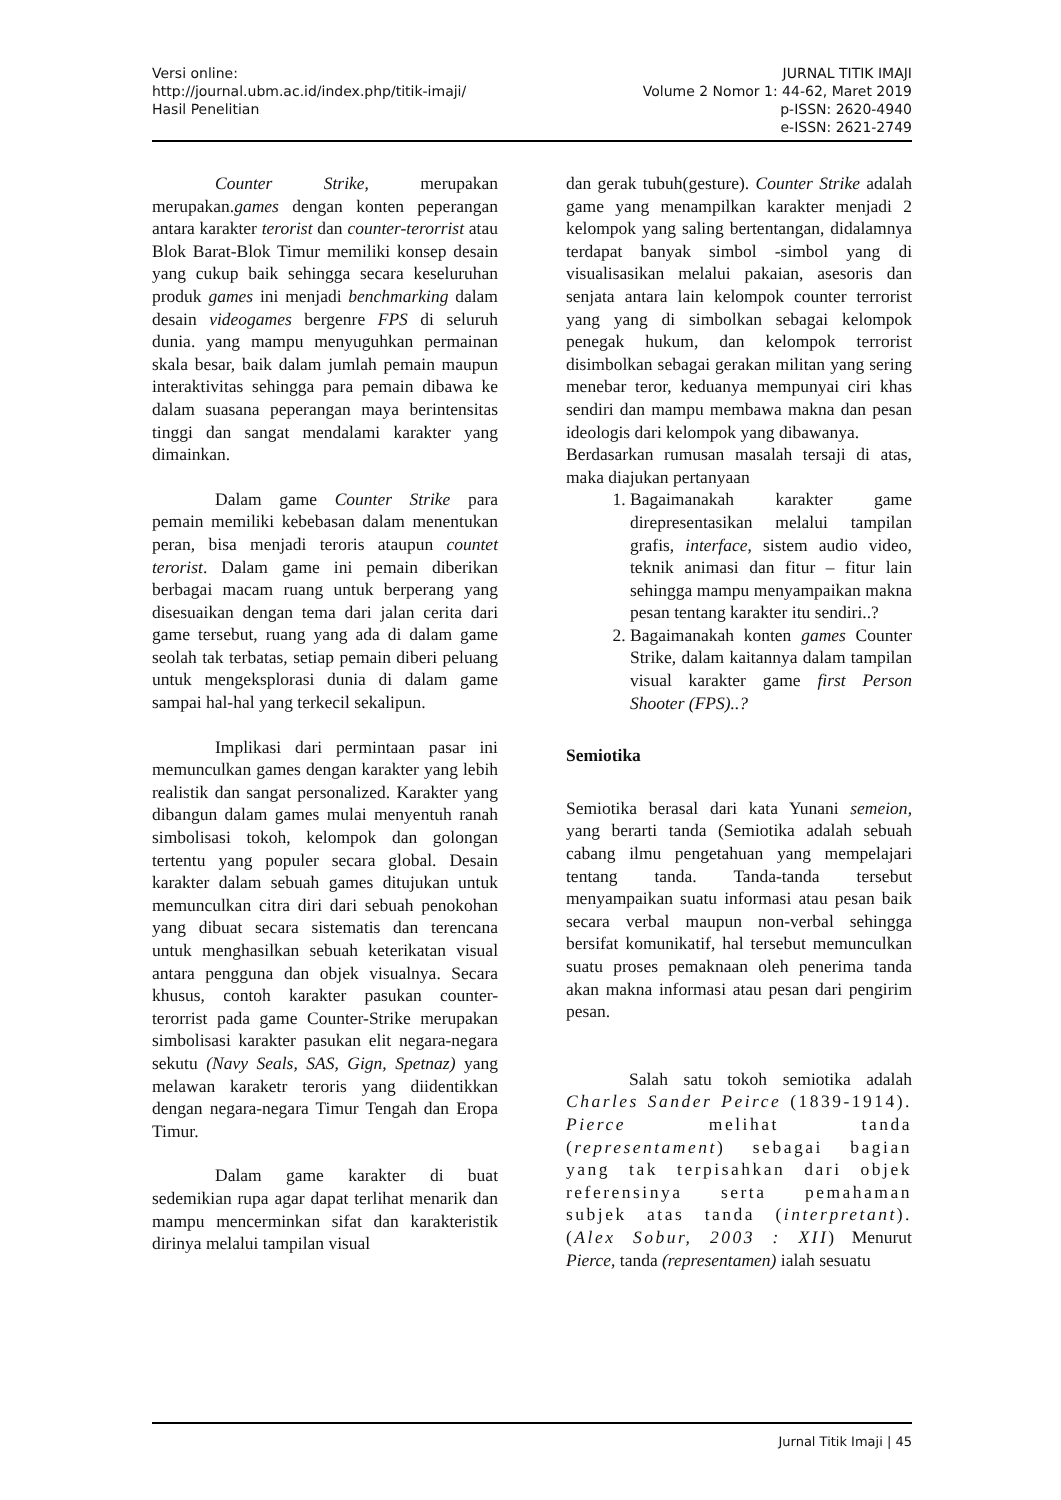Versi online:
http://journal.ubm.ac.id/index.php/titik-imaji/
Hasil Penelitian
JURNAL TITIK IMAJI
Volume 2 Nomor 1: 44-62, Maret 2019
p-ISSN: 2620-4940
e-ISSN: 2621-2749
Counter Strike, merupakan merupakan.games dengan konten peperangan antara karakter terorist dan counter-terorrist atau Blok Barat-Blok Timur memiliki konsep desain yang cukup baik sehingga secara keseluruhan produk games ini menjadi benchmarking dalam desain videogames bergenre FPS di seluruh dunia. yang mampu menyuguhkan permainan skala besar, baik dalam jumlah pemain maupun interaktivitas sehingga para pemain dibawa ke dalam suasana peperangan maya berintensitas tinggi dan sangat mendalami karakter yang dimainkan.
Dalam game Counter Strike para pemain memiliki kebebasan dalam menentukan peran, bisa menjadi teroris ataupun countet terorist. Dalam game ini pemain diberikan berbagai macam ruang untuk berperang yang disesuaikan dengan tema dari jalan cerita dari game tersebut, ruang yang ada di dalam game seolah tak terbatas, setiap pemain diberi peluang untuk mengeksplorasi dunia di dalam game sampai hal-hal yang terkecil sekalipun.
Implikasi dari permintaan pasar ini memunculkan games dengan karakter yang lebih realistik dan sangat personalized. Karakter yang dibangun dalam games mulai menyentuh ranah simbolisasi tokoh, kelompok dan golongan tertentu yang populer secara global. Desain karakter dalam sebuah games ditujukan untuk memunculkan citra diri dari sebuah penokohan yang dibuat secara sistematis dan terencana untuk menghasilkan sebuah keterikatan visual antara pengguna dan objek visualnya. Secara khusus, contoh karakter pasukan counter-terorrist pada game Counter-Strike merupakan simbolisasi karakter pasukan elit negara-negara sekutu (Navy Seals, SAS, Gign, Spetnaz) yang melawan karaketr teroris yang diidentikkan dengan negara-negara Timur Tengah dan Eropa Timur.
Dalam game karakter di buat sedemikian rupa agar dapat terlihat menarik dan mampu mencerminkan sifat dan karakteristik dirinya melalui tampilan visual
dan gerak tubuh(gesture). Counter Strike adalah game yang menampilkan karakter menjadi 2 kelompok yang saling bertentangan, didalamnya terdapat banyak simbol -simbol yang di visualisasikan melalui pakaian, asesoris dan senjata antara lain kelompok counter terrorist yang yang di simbolkan sebagai kelompok penegak hukum, dan kelompok terrorist disimbolkan sebagai gerakan militan yang sering menebar teror, keduanya mempunyai ciri khas sendiri dan mampu membawa makna dan pesan ideologis dari kelompok yang dibawanya.
Berdasarkan rumusan masalah tersaji di atas, maka diajukan pertanyaan
1. Bagaimanakah karakter game direpresentasikan melalui tampilan grafis, interface, sistem audio video, teknik animasi dan fitur – fitur lain sehingga mampu menyampaikan makna pesan tentang karakter itu sendiri..?
2. Bagaimanakah konten games Counter Strike, dalam kaitannya dalam tampilan visual karakter game first Person Shooter (FPS)..?
Semiotika
Semiotika berasal dari kata Yunani semeion, yang berarti tanda (Semiotika adalah sebuah cabang ilmu pengetahuan yang mempelajari tentang tanda. Tanda-tanda tersebut menyampaikan suatu informasi atau pesan baik secara verbal maupun non-verbal sehingga bersifat komunikatif, hal tersebut memunculkan suatu proses pemaknaan oleh penerima tanda akan makna informasi atau pesan dari pengirim pesan.
Salah satu tokoh semiotika adalah Charles Sander Peirce (1839-1914). Pierce melihat tanda (representament) sebagai bagian yang tak terpisahkan dari objek referensinya serta pemahaman subjek atas tanda (interpretant). (Alex Sobur, 2003 : XII) Menurut Pierce, tanda (representamen) ialah sesuatu
Jurnal Titik Imaji | 45